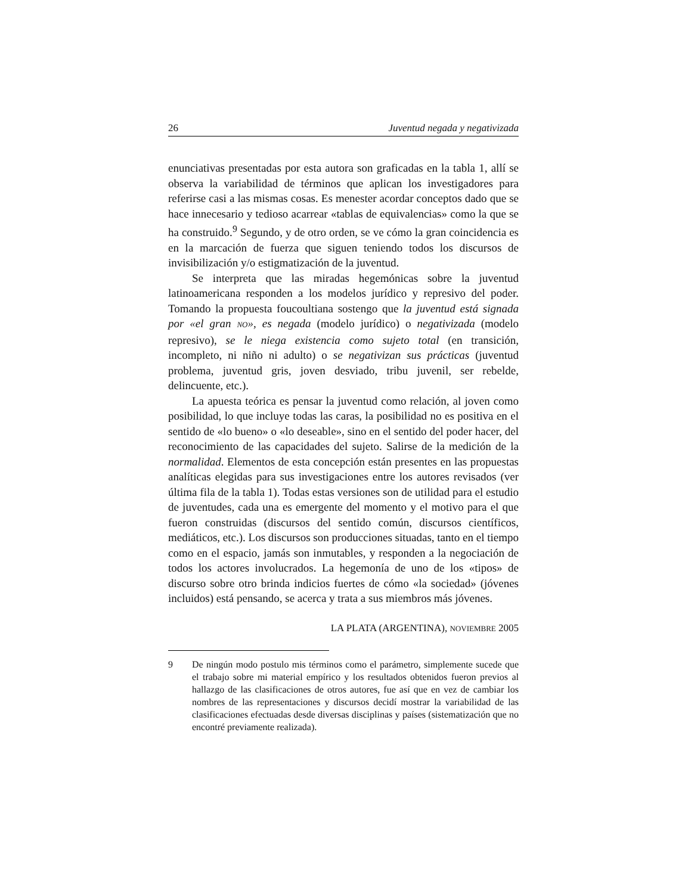26 Juventud negada y negativizada
enunciativas presentadas por esta autora son graficadas en la tabla 1, allí se observa la variabilidad de términos que aplican los investigadores para referirse casi a las mismas cosas. Es menester acordar conceptos dado que se hace innecesario y tedioso acarrear «tablas de equivalencias» como la que se ha construido.<sup>9</sup> Segundo, y de otro orden, se ve cómo la gran coincidencia es en la marcación de fuerza que siguen teniendo todos los discursos de invisibilización y/o estigmatización de la juventud.
Se interpreta que las miradas hegemónicas sobre la juventud latinoamericana responden a los modelos jurídico y represivo del poder. Tomando la propuesta foucoultiana sostengo que la juventud está signada por «el gran NO», es negada (modelo jurídico) o negativizada (modelo represivo), se le niega existencia como sujeto total (en transición, incompleto, ni niño ni adulto) o se negativizan sus prácticas (juventud problema, juventud gris, joven desviado, tribu juvenil, ser rebelde, delincuente, etc.).
La apuesta teórica es pensar la juventud como relación, al joven como posibilidad, lo que incluye todas las caras, la posibilidad no es positiva en el sentido de «lo bueno» o «lo deseable», sino en el sentido del poder hacer, del reconocimiento de las capacidades del sujeto. Salirse de la medición de la normalidad. Elementos de esta concepción están presentes en las propuestas analíticas elegidas para sus investigaciones entre los autores revisados (ver última fila de la tabla 1). Todas estas versiones son de utilidad para el estudio de juventudes, cada una es emergente del momento y el motivo para el que fueron construidas (discursos del sentido común, discursos científicos, mediáticos, etc.). Los discursos son producciones situadas, tanto en el tiempo como en el espacio, jamás son inmutables, y responden a la negociación de todos los actores involucrados. La hegemonía de uno de los «tipos» de discurso sobre otro brinda indicios fuertes de cómo «la sociedad» (jóvenes incluidos) está pensando, se acerca y trata a sus miembros más jóvenes.
LA PLATA (ARGENTINA), NOVIEMBRE 2005
9 De ningún modo postulo mis términos como el parámetro, simplemente sucede que el trabajo sobre mi material empírico y los resultados obtenidos fueron previos al hallazgo de las clasificaciones de otros autores, fue así que en vez de cambiar los nombres de las representaciones y discursos decidí mostrar la variabilidad de las clasificaciones efectuadas desde diversas disciplinas y países (sistematización que no encontré previamente realizada).